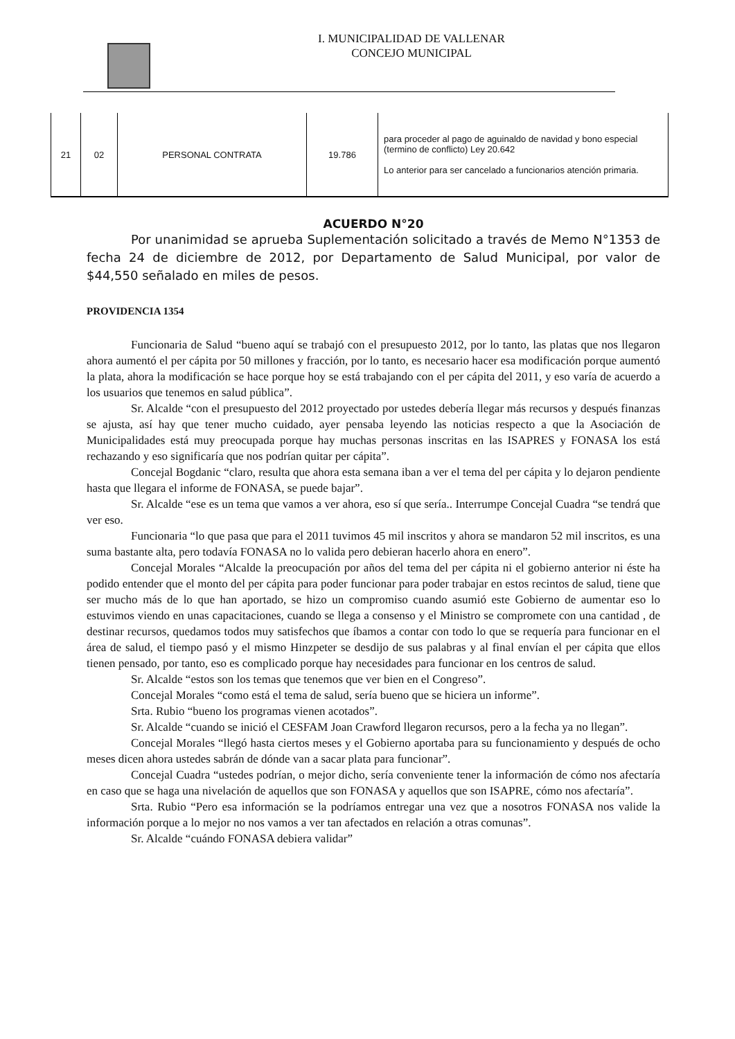I. MUNICIPALIDAD DE VALLENAR
CONCEJO MUNICIPAL
| 21 | 02 | PERSONAL CONTRATA | 19.786 | para proceder al pago de aguinaldo de navidad y bono especial (termino de conflicto) Ley 20.642 Lo anterior para ser cancelado a funcionarios atención primaria. |
ACUERDO N°20
Por unanimidad se aprueba Suplementación solicitado a través de Memo N°1353 de fecha 24 de diciembre de 2012, por Departamento de Salud Municipal, por valor de $44,550 señalado en miles de pesos.
PROVIDENCIA 1354
Funcionaria de Salud “bueno aquí se trabajó con el presupuesto 2012, por lo tanto, las platas que nos llegaron ahora aumentó el per cápita por 50 millones y fracción, por lo tanto, es necesario hacer esa modificación porque aumentó la plata, ahora la modificación se hace porque hoy se está trabajando con el per cápita del 2011, y eso varía de acuerdo a los usuarios que tenemos en salud pública”.
Sr. Alcalde “con el presupuesto del 2012 proyectado por ustedes debería llegar más recursos y después finanzas se ajusta, así hay que tener mucho cuidado, ayer pensaba leyendo las noticias respecto a que la Asociación de Municipalidades está muy preocupada porque hay muchas personas inscritas en las ISAPRES y FONASA los está rechazando y eso significaría que nos podrían quitar per cápita”.
Concejal Bogdanic “claro, resulta que ahora esta semana iban a ver el tema del per cápita y lo dejaron pendiente hasta que llegara el informe de FONASA, se puede bajar”.
Sr. Alcalde “ese es un tema que vamos a ver ahora, eso sí que sería.. Interrumpe Concejal Cuadra “se tendrá que ver eso.
Funcionaria “lo que pasa que para el 2011 tuvimos 45 mil inscritos y ahora se mandaron 52 mil inscritos, es una suma bastante alta, pero todavía FONASA no lo valida pero debieran hacerlo ahora en enero”.
Concejal Morales “Alcalde la preocupación por años del tema del per cápita ni el gobierno anterior ni éste ha podido entender que el monto del per cápita para poder funcionar para poder trabajar en estos recintos de salud, tiene que ser mucho más de lo que han aportado, se hizo un compromiso cuando asumió este Gobierno de aumentar eso lo estuvimos viendo en unas capacitaciones, cuando se llega a consenso y el Ministro se compromete con una cantidad , de destinar recursos, quedamos todos muy satisfechos que íbamos a contar con todo lo que se requería para funcionar en el área de salud, el tiempo pasó y el mismo Hinzpeter se desdijo de sus palabras y al final envían el per cápita que ellos tienen pensado, por tanto, eso es complicado porque hay necesidades para funcionar en los centros de salud.
Sr. Alcalde “estos son los temas que tenemos que ver bien en el Congreso”.
Concejal Morales “como está el tema de salud, sería bueno que se hiciera un informe”.
Srta. Rubio “bueno los programas vienen acotados”.
Sr. Alcalde “cuando se inició el CESFAM Joan Crawford llegaron recursos, pero a la fecha ya no llegan”.
Concejal Morales “llegó hasta ciertos meses y el Gobierno aportaba para su funcionamiento y después de ocho meses dicen ahora ustedes sabrán de dónde van a sacar plata para funcionar”.
Concejal Cuadra “ustedes podrían, o mejor dicho, sería conveniente tener la información de cómo nos afectaría en caso que se haga una nivelación de aquellos que son FONASA y aquellos que son ISAPRE, cómo nos afectaría”.
Srta. Rubio “Pero esa información se la podríamos entregar una vez que a nosotros FONASA nos valide la información porque a lo mejor no nos vamos a ver tan afectados en relación a otras comunas”.
Sr. Alcalde “cuándo FONASA debiera validar”